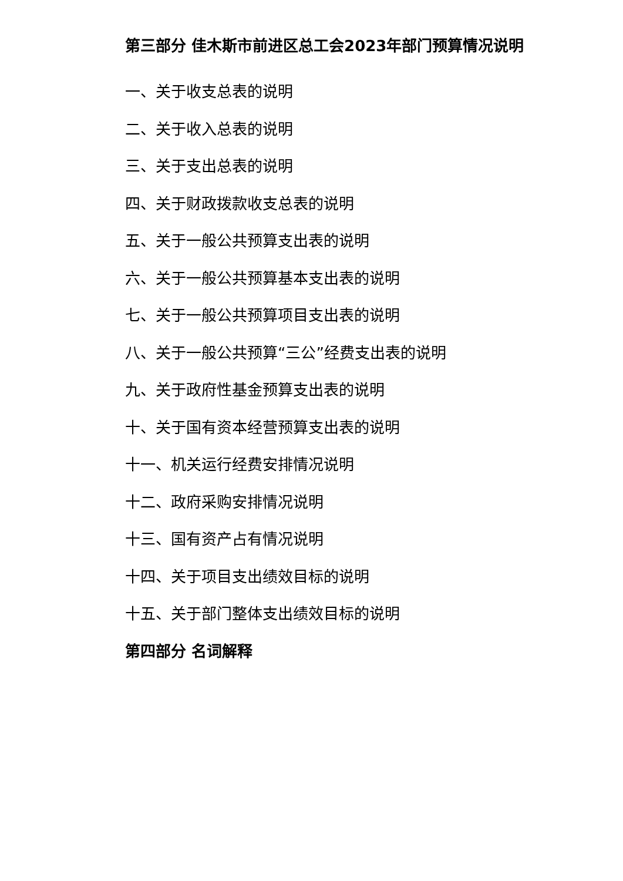第三部分 佳木斯市前进区总工会2023年部门预算情况说明
一、关于收支总表的说明
二、关于收入总表的说明
三、关于支出总表的说明
四、关于财政拨款收支总表的说明
五、关于一般公共预算支出表的说明
六、关于一般公共预算基本支出表的说明
七、关于一般公共预算项目支出表的说明
八、关于一般公共预算“三公”经费支出表的说明
九、关于政府性基金预算支出表的说明
十、关于国有资本经营预算支出表的说明
十一、机关运行经费安排情况说明
十二、政府采购安排情况说明
十三、国有资产占有情况说明
十四、关于项目支出绩效目标的说明
十五、关于部门整体支出绩效目标的说明
第四部分 名词解释